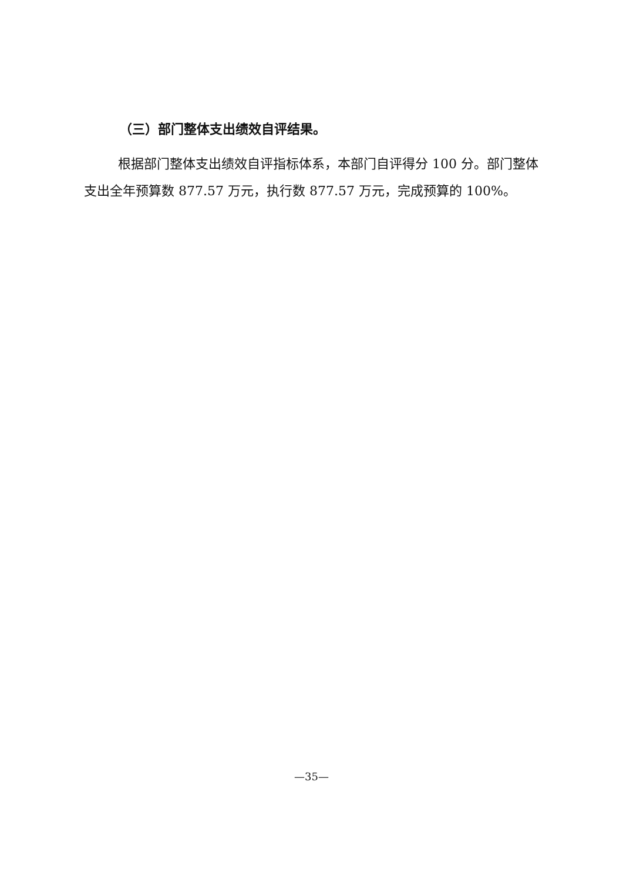（三）部门整体支出绩效自评结果。
根据部门整体支出绩效自评指标体系，本部门自评得分 100 分。部门整体支出全年预算数 877.57 万元，执行数 877.57 万元，完成预算的 100%。
—35—